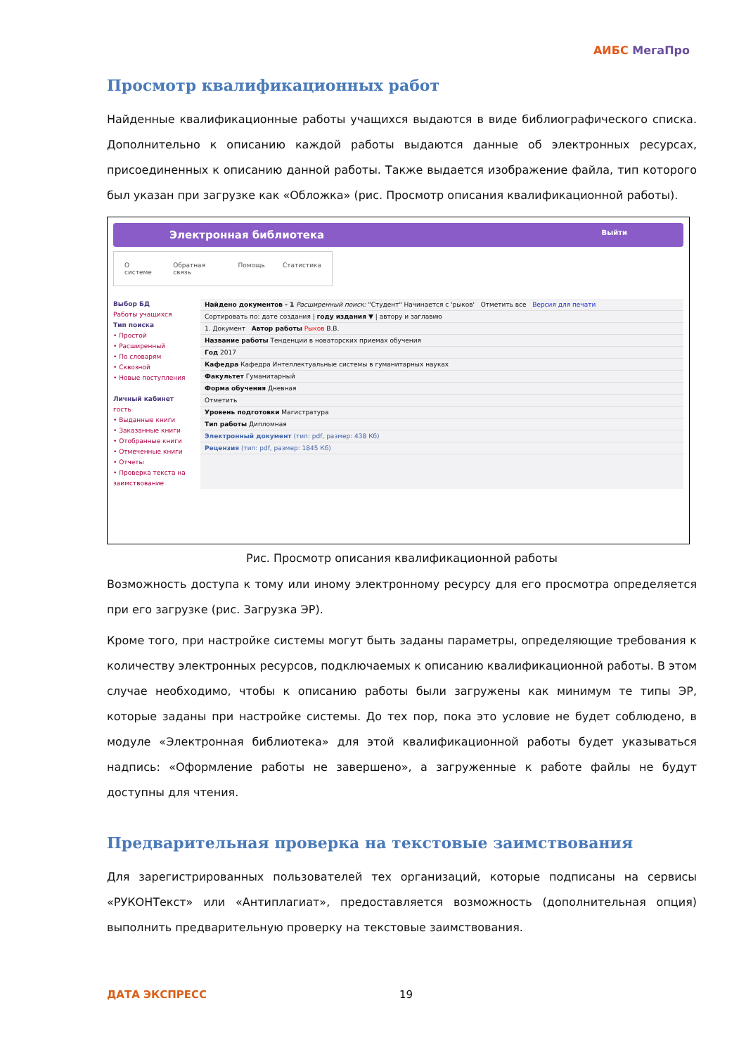АИБС МегаПро
Просмотр квалификационных работ
Найденные квалификационные работы учащихся выдаются в виде библиографического списка. Дополнительно к описанию каждой работы выдаются данные об электронных ресурсах, присоединенных к описанию данной работы. Также выдается изображение файла, тип которого был указан при загрузке как «Обложка» (рис. Просмотр описания квалификационной работы).
Электронная библиотека Выйти
О системе Обратная связь Помощь Статистика
Выбор БД
Работы учащихся
Тип поиска
• Простой
• Расширенный
• По словарям
• Сквозной
• Новые поступления
Личный кабинет
гость
• Выданные книги
• Заказанные книги
• Отобранные книги
• Отмеченные книги
• Отчеты
• Проверка текста на заимствование
Найдено документов - 1 Расширенный поиск: "Студент" Начинается с 'рыков' Отметить все Версия для печати
Сортировать по: дате создания | году издания ▼ | автору и заглавию
1. Документ Автор работы Рыков В.В.
Название работы Тенденции в новаторских приемах обучения
Год 2017
Кафедра Кафедра Интеллектуальные системы в гуманитарных науках
Факультет Гуманитарный
Форма обучения Дневная
Отметить
Уровень подготовки Магистратура
Тип работы Дипломная
Электронный документ (тип: pdf, размер: 438 Кб)
Рецензия (тип: pdf, размер: 1845 Кб)
Рис. Просмотр описания квалификационной работы
Возможность доступа к тому или иному электронному ресурсу для его просмотра определяется при его загрузке (рис. Загрузка ЭР).
Кроме того, при настройке системы могут быть заданы параметры, определяющие требования к количеству электронных ресурсов, подключаемых к описанию квалификационной работы. В этом случае необходимо, чтобы к описанию работы были загружены как минимум те типы ЭР, которые заданы при настройке системы. До тех пор, пока это условие не будет соблюдено, в модуле «Электронная библиотека» для этой квалификационной работы будет указываться надпись: «Оформление работы не завершено», а загруженные к работе файлы не будут доступны для чтения.
Предварительная проверка на текстовые заимствования
Для зарегистрированных пользователей тех организаций, которые подписаны на сервисы «РУКОНТекст» или «Антиплагиат», предоставляется возможность (дополнительная опция) выполнить предварительную проверку на текстовые заимствования.
ДАТА ЭКСПРЕСС 19